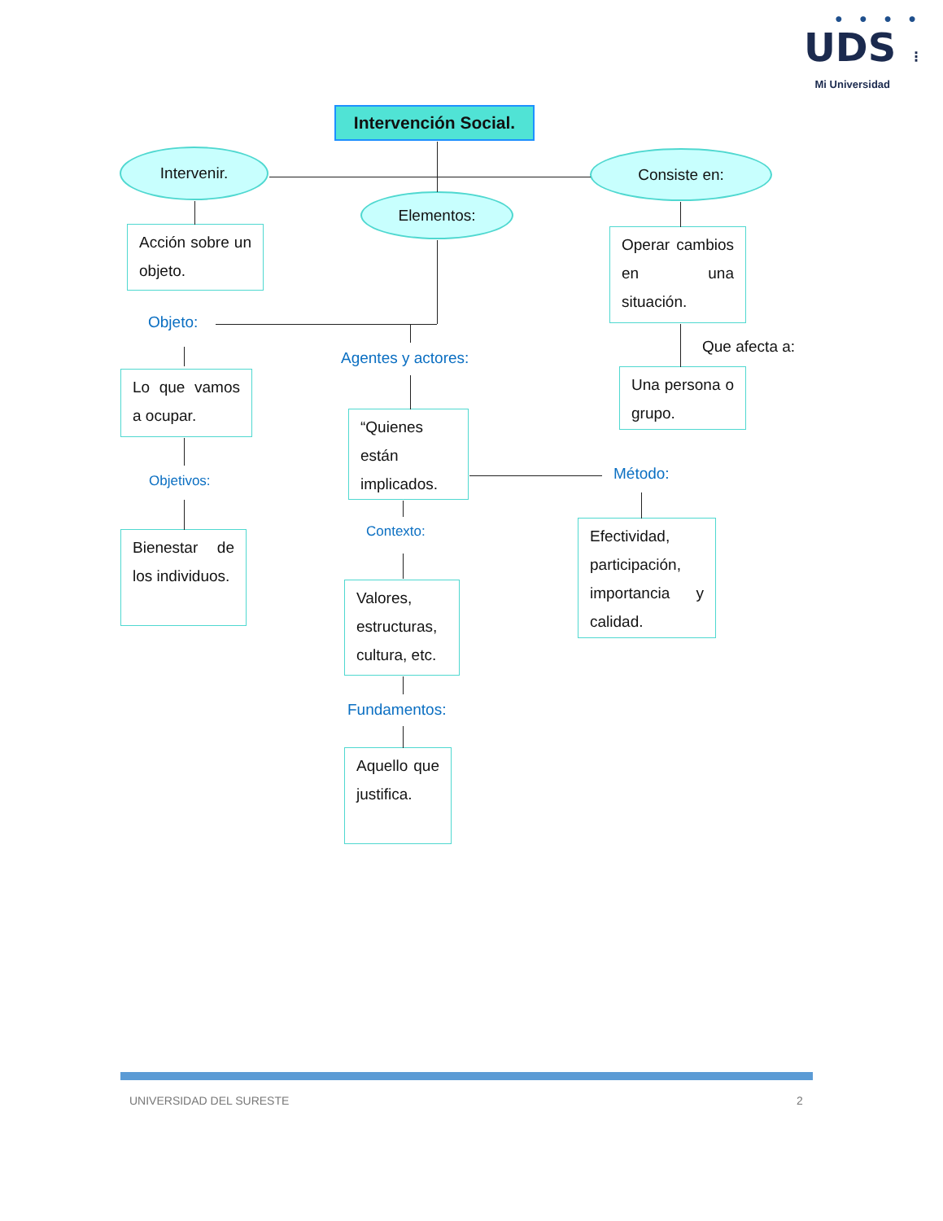● ● ● ●
UDS ⋮
Mi Universidad
Intervención Social.
Intervenir.
Consiste en:
Elementos:
Acción sobre un objeto.
Operar cambios en una situación.
Objeto:
Que afecta a:
Agentes y actores:
Una persona o grupo.
Lo que vamos a ocupar.
“Quienes están implicados.
Método:
Objetivos:
Efectividad, participación, importancia y calidad.
Bienestar de los individuos.
Contexto:
Valores, estructuras, cultura, etc.
Fundamentos:
Aquello que justifica.
UNIVERSIDAD DEL SURESTE
2